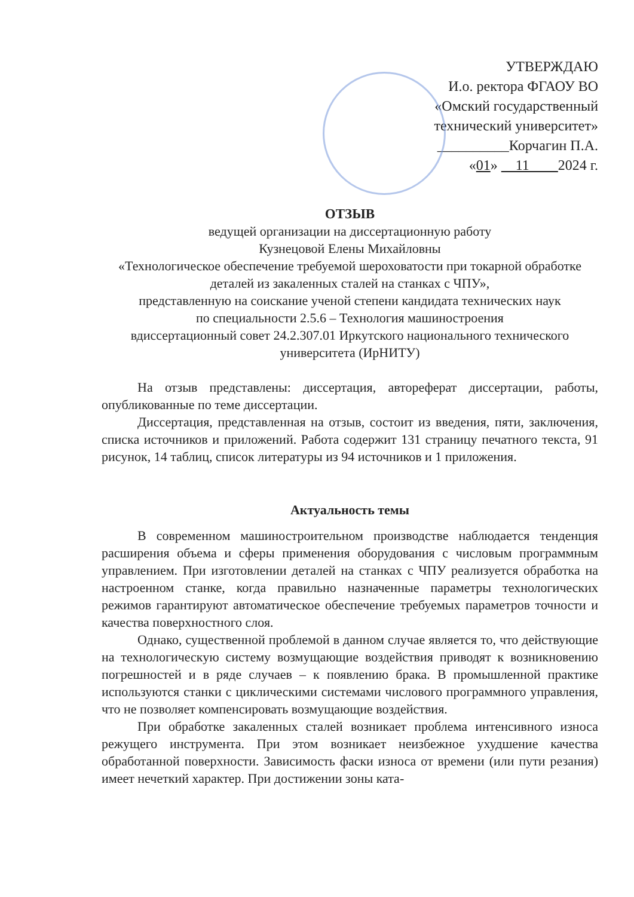УТВЕРЖДАЮ
И.о. ректора ФГАОУ ВО
«Омский государственный
технический университет»
__________Корчагин П.А.
«01» 11 2024 г.
ОТЗЫВ
ведущей организации на диссертационную работу
Кузнецовой Елены Михайловны
«Технологическое обеспечение требуемой шероховатости при токарной обработке деталей из закаленных сталей на станках с ЧПУ»,
представленную на соискание ученой степени кандидата технических наук
по специальности 2.5.6 – Технология машиностроения
вдиссертационный совет 24.2.307.01 Иркутского национального технического университета (ИрНИТУ)
На отзыв представлены: диссертация, автореферат диссертации, работы, опубликованные по теме диссертации.
Диссертация, представленная на отзыв, состоит из введения, пяти, заключения, списка источников и приложений. Работа содержит 131 страницу печатного текста, 91 рисунок, 14 таблиц, список литературы из 94 источников и 1 приложения.
Актуальность темы
В современном машиностроительном производстве наблюдается тенденция расширения объема и сферы применения оборудования с числовым программным управлением. При изготовлении деталей на станках с ЧПУ реализуется обработка на настроенном станке, когда правильно назначенные параметры технологических режимов гарантируют автоматическое обеспечение требуемых параметров точности и качества поверхностного слоя.
Однако, существенной проблемой в данном случае является то, что действующие на технологическую систему возмущающие воздействия приводят к возникновению погрешностей и в ряде случаев – к появлению брака. В промышленной практике используются станки с циклическими системами числового программного управления, что не позволяет компенсировать возмущающие воздействия.
При обработке закаленных сталей возникает проблема интенсивного износа режущего инструмента. При этом возникает неизбежное ухудшение качества обработанной поверхности. Зависимость фаски износа от времени (или пути резания) имеет нечеткий характер. При достижении зоны ката-